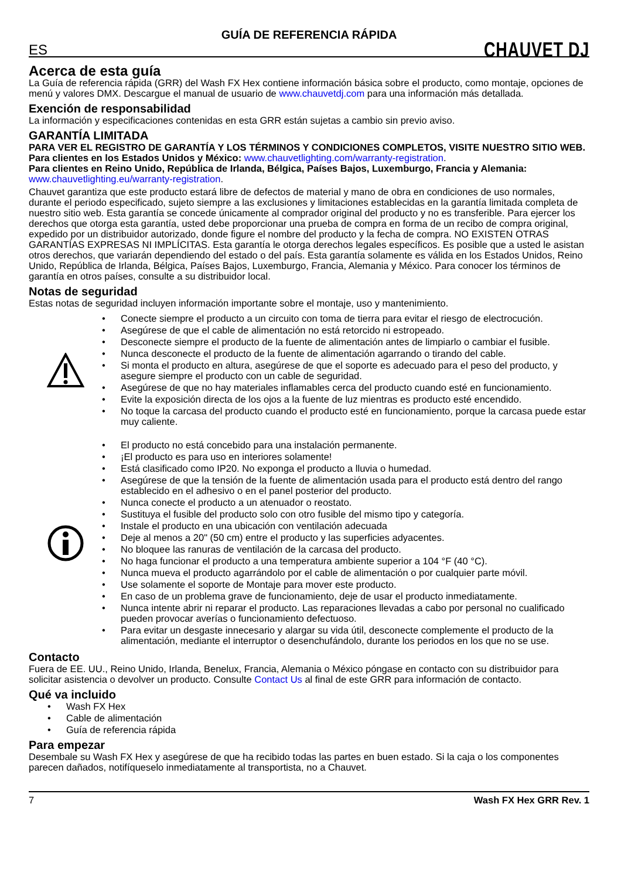GUÍA DE REFERENCIA RÁPIDA
ES CHAUVET DJ
Acerca de esta guía
La Guía de referencia rápida (GRR) del Wash FX Hex contiene información básica sobre el producto, como montaje, opciones de menú y valores DMX. Descargue el manual de usuario de www.chauvetdj.com para una información más detallada.
Exención de responsabilidad
La información y especificaciones contenidas en esta GRR están sujetas a cambio sin previo aviso.
GARANTÍA LIMITADA
PARA VER EL REGISTRO DE GARANTÍA Y LOS TÉRMINOS Y CONDICIONES COMPLETOS, VISITE NUESTRO SITIO WEB.
Para clientes en los Estados Unidos y México: www.chauvetlighting.com/warranty-registration.
Para clientes en Reino Unido, República de Irlanda, Bélgica, Países Bajos, Luxemburgo, Francia y Alemania: www.chauvetlighting.eu/warranty-registration.
Chauvet garantiza que este producto estará libre de defectos de material y mano de obra en condiciones de uso normales, durante el periodo especificado, sujeto siempre a las exclusiones y limitaciones establecidas en la garantía limitada completa de nuestro sitio web. Esta garantía se concede únicamente al comprador original del producto y no es transferible. Para ejercer los derechos que otorga esta garantía, usted debe proporcionar una prueba de compra en forma de un recibo de compra original, expedido por un distribuidor autorizado, donde figure el nombre del producto y la fecha de compra. NO EXISTEN OTRAS GARANTÍAS EXPRESAS NI IMPLÍCITAS. Esta garantía le otorga derechos legales específicos. Es posible que a usted le asistan otros derechos, que variarán dependiendo del estado o del país. Esta garantía solamente es válida en los Estados Unidos, Reino Unido, República de Irlanda, Bélgica, Países Bajos, Luxemburgo, Francia, Alemania y México. Para conocer los términos de garantía en otros países, consulte a su distribuidor local.
Notas de seguridad
Estas notas de seguridad incluyen información importante sobre el montaje, uso y mantenimiento.
• Conecte siempre el producto a un circuito con toma de tierra para evitar el riesgo de electrocución.
• Asegúrese de que el cable de alimentación no está retorcido ni estropeado.
• Desconecte siempre el producto de la fuente de alimentación antes de limpiarlo o cambiar el fusible.
• Nunca desconecte el producto de la fuente de alimentación agarrando o tirando del cable.
• Si monta el producto en altura, asegúrese de que el soporte es adecuado para el peso del producto, y asegure siempre el producto con un cable de seguridad.
• Asegúrese de que no hay materiales inflamables cerca del producto cuando esté en funcionamiento.
• Evite la exposición directa de los ojos a la fuente de luz mientras es producto esté encendido.
• No toque la carcasa del producto cuando el producto esté en funcionamiento, porque la carcasa puede estar muy caliente.
• El producto no está concebido para una instalación permanente.
• ¡El producto es para uso en interiores solamente!
• Está clasificado como IP20. No exponga el producto a lluvia o humedad.
• Asegúrese de que la tensión de la fuente de alimentación usada para el producto está dentro del rango establecido en el adhesivo o en el panel posterior del producto.
• Nunca conecte el producto a un atenuador o reostato.
• Sustituya el fusible del producto solo con otro fusible del mismo tipo y categoría.
• Instale el producto en una ubicación con ventilación adecuada
• Deje al menos a 20" (50 cm) entre el producto y las superficies adyacentes.
• No bloquee las ranuras de ventilación de la carcasa del producto.
• No haga funcionar el producto a una temperatura ambiente superior a 104 °F (40 °C).
• Nunca mueva el producto agarrándolo por el cable de alimentación o por cualquier parte móvil.
• Use solamente el soporte de Montaje para mover este producto.
• En caso de un problema grave de funcionamiento, deje de usar el producto inmediatamente.
• Nunca intente abrir ni reparar el producto. Las reparaciones llevadas a cabo por personal no cualificado pueden provocar averías o funcionamiento defectuoso.
• Para evitar un desgaste innecesario y alargar su vida útil, desconecte complemente el producto de la alimentación, mediante el interruptor o desenchufándolo, durante los periodos en los que no se use.
Contacto
Fuera de EE. UU., Reino Unido, Irlanda, Benelux, Francia, Alemania o México póngase en contacto con su distribuidor para solicitar asistencia o devolver un producto. Consulte Contact Us al final de este GRR para información de contacto.
Qué va incluido
• Wash FX Hex
• Cable de alimentación
• Guía de referencia rápida
Para empezar
Desembale su Wash FX Hex y asegúrese de que ha recibido todas las partes en buen estado. Si la caja o los componentes parecen dañados, notifíqueselo inmediatamente al transportista, no a Chauvet.
7 Wash FX Hex GRR Rev. 1